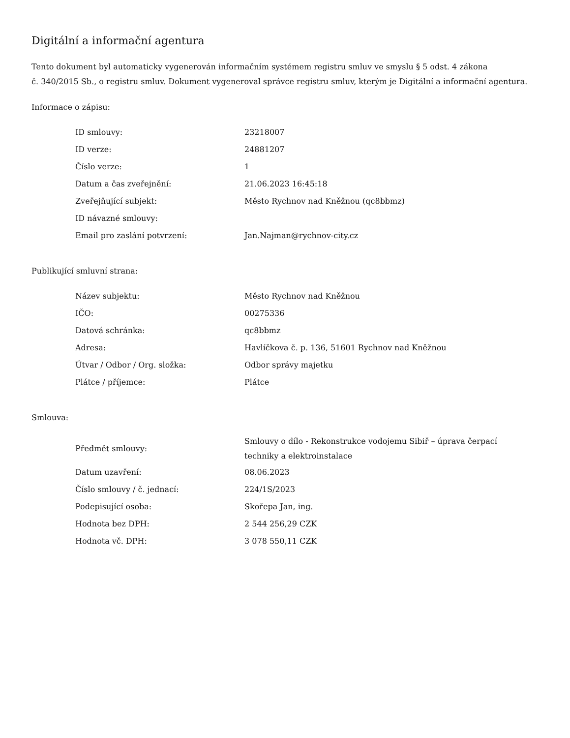Digitální a informační agentura
Tento dokument byl automaticky vygenerován informačním systémem registru smluv ve smyslu § 5 odst. 4 zákona
č. 340/2015 Sb., o registru smluv. Dokument vygeneroval správce registru smluv, kterým je Digitální a informační agentura.
Informace o zápisu:
| ID smlouvy: | 23218007 |
| ID verze: | 24881207 |
| Číslo verze: | 1 |
| Datum a čas zveřejnění: | 21.06.2023 16:45:18 |
| Zveřejňující subjekt: | Město Rychnov nad Kněžnou (qc8bbmz) |
| ID návazné smlouvy: | |
| Email pro zaslání potvrzení: | Jan.Najman@rychnov-city.cz |
Publikující smluvní strana:
| Název subjektu: | Město Rychnov nad Kněžnou |
| IČO: | 00275336 |
| Datová schránka: | qc8bbmz |
| Adresa: | Havlíčkova č. p. 136, 51601 Rychnov nad Kněžnou |
| Útvar / Odbor / Org. složka: | Odbor správy majetku |
| Plátce / příjemce: | Plátce |
Smlouva:
| Předmět smlouvy: | Smlouvy o dílo - Rekonstrukce vodojemu Sibiř – úprava čerpací techniky a elektroinstalace |
| Datum uzavření: | 08.06.2023 |
| Číslo smlouvy / č. jednací: | 224/1S/2023 |
| Podepisující osoba: | Skořepa Jan, ing. |
| Hodnota bez DPH: | 2 544 256,29 CZK |
| Hodnota vč. DPH: | 3 078 550,11 CZK |